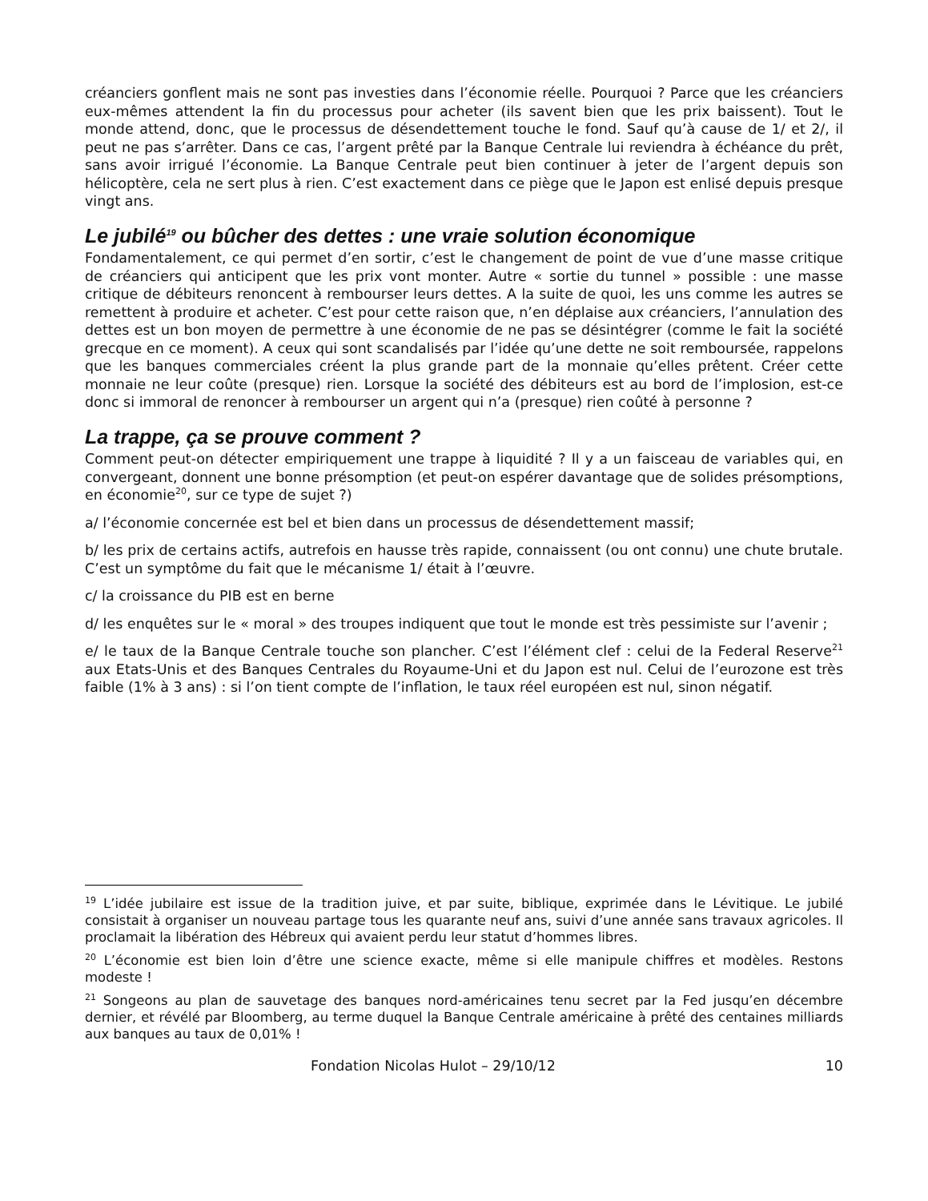créanciers gonflent mais ne sont pas investies dans l’économie réelle. Pourquoi ? Parce que les créanciers eux-mêmes attendent la fin du processus pour acheter (ils savent bien que les prix baissent). Tout le monde attend, donc, que le processus de désendettement touche le fond. Sauf qu’à cause de 1/ et 2/, il peut ne pas s’arrêter. Dans ce cas, l’argent prêté par la Banque Centrale lui reviendra à échéance du prêt, sans avoir irrigué l’économie. La Banque Centrale peut bien continuer à jeter de l’argent depuis son hélicoptère, cela ne sert plus à rien. C’est exactement dans ce piège que le Japon est enlisé depuis presque vingt ans.
Le jubilé<sup>19</sup> ou bûcher des dettes : une vraie solution économique
Fondamentalement, ce qui permet d’en sortir, c’est le changement de point de vue d’une masse critique de créanciers qui anticipent que les prix vont monter. Autre « sortie du tunnel » possible : une masse critique de débiteurs renoncent à rembourser leurs dettes. A la suite de quoi, les uns comme les autres se remettent à produire et acheter. C’est pour cette raison que, n’en déplaise aux créanciers, l’annulation des dettes est un bon moyen de permettre à une économie de ne pas se désintégrer (comme le fait la société grecque en ce moment). A ceux qui sont scandalisés par l’idée qu’une dette ne soit remboursée, rappelons que les banques commerciales créent la plus grande part de la monnaie qu’elles prêtent. Créer cette monnaie ne leur coûte (presque) rien. Lorsque la société des débiteurs est au bord de l’implosion, est-ce donc si immoral de renoncer à rembourser un argent qui n’a (presque) rien coûté à personne ?
La trappe, ça se prouve comment ?
Comment peut-on détecter empiriquement une trappe à liquidité ? Il y a un faisceau de variables qui, en convergeant, donnent une bonne présomption (et peut-on espérer davantage que de solides présomptions, en économie<sup>20</sup>, sur ce type de sujet ?)
a/ l’économie concernée est bel et bien dans un processus de désendettement massif;
b/ les prix de certains actifs, autrefois en hausse très rapide, connaissent (ou ont connu) une chute brutale. C’est un symptôme du fait que le mécanisme 1/ était à l’œuvre.
c/ la croissance du PIB est en berne
d/ les enquêtes sur le « moral » des troupes indiquent que tout le monde est très pessimiste sur l’avenir ;
e/ le taux de la Banque Centrale touche son plancher. C’est l’élément clef : celui de la Federal Reserve<sup>21</sup> aux Etats-Unis et des Banques Centrales du Royaume-Uni et du Japon est nul. Celui de l’eurozone est très faible (1% à 3 ans) : si l’on tient compte de l’inflation, le taux réel européen est nul, sinon négatif.
<sup>19</sup> L’idée jubilaire est issue de la tradition juive, et par suite, biblique, exprimée dans le Lévitique. Le jubilé consistait à organiser un nouveau partage tous les quarante neuf ans, suivi d’une année sans travaux agricoles. Il proclamait la libération des Hébreux qui avaient perdu leur statut d’hommes libres.
<sup>20</sup> L’économie est bien loin d’être une science exacte, même si elle manipule chiffres et modèles. Restons modeste !
<sup>21</sup> Songeons au plan de sauvetage des banques nord-américaines tenu secret par la Fed jusqu’en décembre dernier, et révélé par Bloomberg, au terme duquel la Banque Centrale américaine à prêté des centaines milliards aux banques au taux de 0,01% !
Fondation Nicolas Hulot – 29/10/12 10